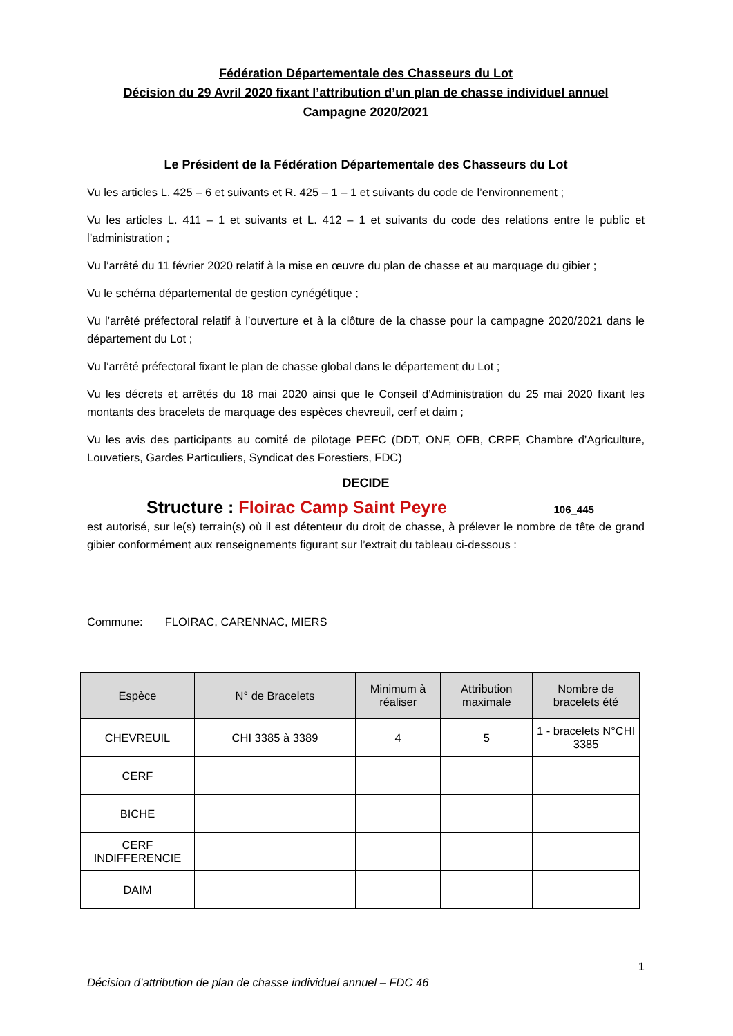Fédération Départementale des Chasseurs du Lot
Décision du 29 Avril 2020 fixant l’attribution d’un plan de chasse individuel annuel
Campagne 2020/2021
Le Président de la Fédération Départementale des Chasseurs du Lot
Vu les articles L. 425 – 6 et suivants et R. 425 – 1 – 1 et suivants du code de l’environnement ;
Vu les articles L. 411 – 1 et suivants et L. 412 – 1 et suivants du code des relations entre le public et l’administration ;
Vu l’arrêté du 11 février 2020 relatif à la mise en œuvre du plan de chasse et au marquage du gibier ;
Vu le schéma départemental de gestion cynégétique ;
Vu l’arrêté préfectoral relatif à l’ouverture et à la clôture de la chasse pour la campagne 2020/2021 dans le département du Lot ;
Vu l’arrêté préfectoral fixant le plan de chasse global dans le département du Lot ;
Vu les décrets et arrêtés du 18 mai 2020 ainsi que le Conseil d’Administration du 25 mai 2020 fixant les montants des bracelets de marquage des espèces chevreuil, cerf et daim ;
Vu les avis des participants au comité de pilotage PEFC (DDT, ONF, OFB, CRPF, Chambre d’Agriculture, Louvetiers, Gardes Particuliers, Syndicat des Forestiers, FDC)
DECIDE
Structure : Floirac Camp Saint Peyre 106_445
est autorisé, sur le(s) terrain(s) où il est détenteur du droit de chasse, à prélever le nombre de tête de grand gibier conformément aux renseignements figurant sur l’extrait du tableau ci-dessous :
Commune: FLOIRAC, CARENNAC, MIERS
| Espèce | N° de Bracelets | Minimum à réaliser | Attribution maximale | Nombre de bracelets été |
| --- | --- | --- | --- | --- |
| CHEVREUIL | CHI 3385 à 3389 | 4 | 5 | 1 - bracelets N°CHI 3385 |
| CERF | | | | |
| BICHE | | | | |
| CERF INDIFFERENCIE | | | | |
| DAIM | | | | |
1
Décision d’attribution de plan de chasse individuel annuel – FDC 46